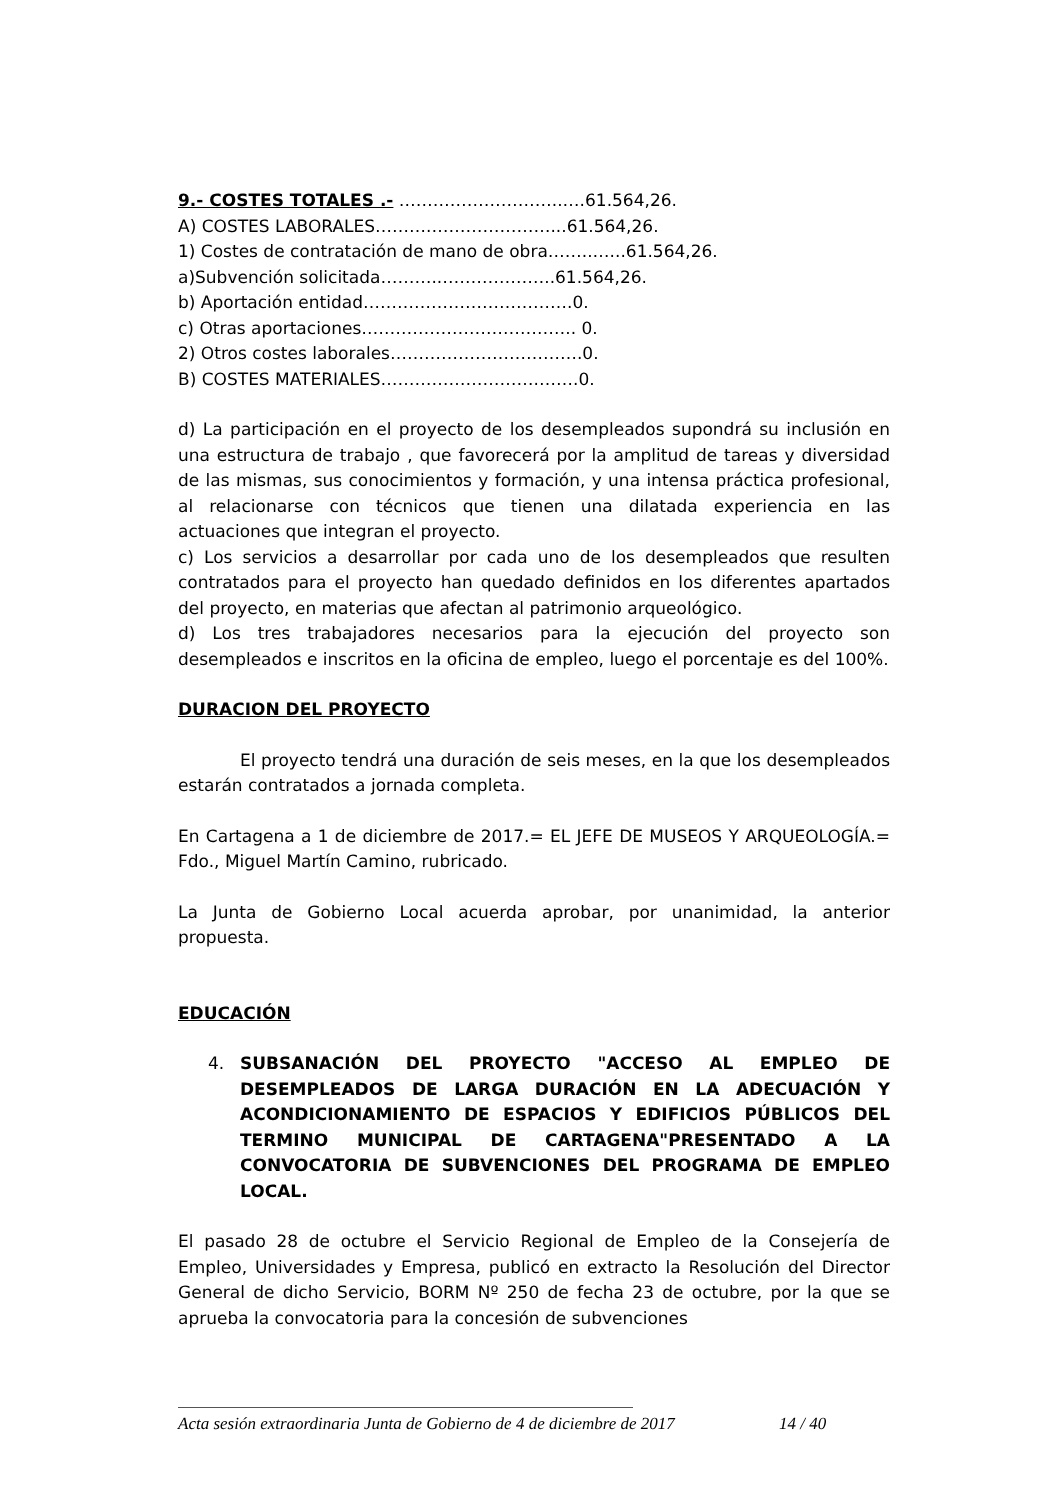9.- COSTES TOTALES .- ………………………..….61.564,26.
A) COSTES LABORALES……….…………………...61.564,26.
1) Costes de contratación de mano de obra……..…...61.564,26.
a)Subvención solicitada………..………………..61.564,26.
b) Aportación entidad……………………………….0.
c) Otras aportaciones……………………………….. 0.
2) Otros costes laborales…………………………….0.
B) COSTES MATERIALES……………………….…….0.
d) La participación en el proyecto de los desempleados supondrá su inclusión en una estructura de trabajo , que favorecerá por la amplitud de tareas y diversidad de las mismas, sus conocimientos y formación, y una intensa práctica profesional, al relacionarse con técnicos que tienen una dilatada experiencia en las actuaciones que integran el proyecto.
c) Los servicios a desarrollar por cada uno de los desempleados que resulten contratados para el proyecto han quedado definidos en los diferentes apartados del proyecto, en materias que afectan al patrimonio arqueológico.
d) Los tres trabajadores necesarios para la ejecución del proyecto son desempleados e inscritos en la oficina de empleo, luego el porcentaje es del 100%.
DURACION DEL PROYECTO
El proyecto tendrá una duración de seis meses, en la que los desempleados estarán contratados a jornada completa.
En Cartagena a 1 de diciembre de 2017.= EL JEFE DE MUSEOS Y ARQUEOLOGÍA.= Fdo., Miguel Martín Camino, rubricado.
La Junta de Gobierno Local acuerda aprobar, por unanimidad, la anterior propuesta.
EDUCACIÓN
4. SUBSANACIÓN DEL PROYECTO "ACCESO AL EMPLEO DE DESEMPLEADOS DE LARGA DURACIÓN EN LA ADECUACIÓN Y ACONDICIONAMIENTO DE ESPACIOS Y EDIFICIOS PÚBLICOS DEL TERMINO MUNICIPAL DE CARTAGENA"PRESENTADO A LA CONVOCATORIA DE SUBVENCIONES DEL PROGRAMA DE EMPLEO LOCAL.
El pasado 28 de octubre el Servicio Regional de Empleo de la Consejería de Empleo, Universidades y Empresa, publicó en extracto la Resolución del Director General de dicho Servicio, BORM Nº 250 de fecha 23 de octubre, por la que se aprueba la convocatoria para la concesión de subvenciones
Acta sesión extraordinaria Junta de Gobierno de 4 de diciembre de 2017 14 / 40